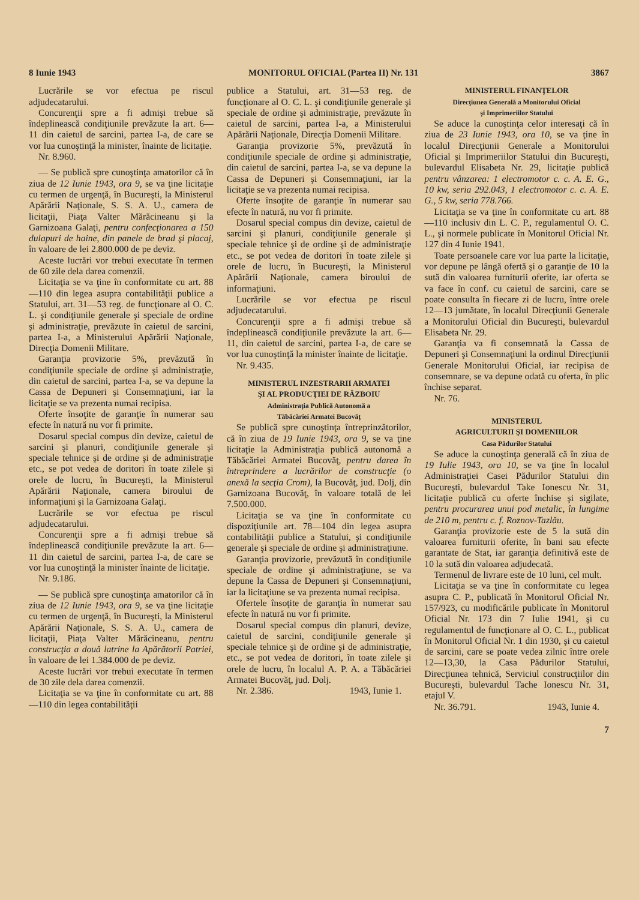8 Iunie 1943 MONITORUL OFICIAL (Partea II) Nr. 131 3867
Lucrările se vor efectua pe riscul adjudecatarului.
Concurenţii spre a fi admişi trebue să îndeplinească condiţiunile prevăzute la art. 6—11 din caietul de sarcini, partea I-a, de care se vor lua cunoştinţă la minister, înainte de licitaţie.
Nr. 8.960.
— Se publică spre cunoştinţa amatorilor că în ziua de 12 Iunie 1943, ora 9, se va ţine licitaţie cu termen de urgenţă, în Bucureşti, la Ministerul Apărării Naţionale, S. S. A. U., camera de licitaţii, Piaţa Valter Mărăcineanu şi la Garnizoana Galaţi, pentru confecţionarea a 150 dulapuri de haine, din panele de brad şi placaj, în valoare de lei 2.800.000 de pe deviz.
Aceste lucrări vor trebui executate în termen de 60 zile dela darea comenzii.
Licitaţia se va ţine în conformitate cu art. 88—110 din legea asupra contabilităţii publice a Statului, art. 31—53 reg. de funcţionare al O. C. L. şi condiţiunile generale şi speciale de ordine şi administraţie, prevăzute în caietul de sarcini, partea I-a, a Ministerului Apărării Naţionale, Direcţia Domenii Militare.
Garanţia provizorie 5%, prevăzută în condiţiunile speciale de ordine şi administraţie, din caietul de sarcini, partea I-a, se va depune la Cassa de Depuneri şi Consemnaţiuni, iar la licitaţie se va prezenta numai recipisa.
Oferte însoţite de garanţie în numerar sau efecte în natură nu vor fi primite.
Dosarul special compus din devize, caietul de sarcini şi planuri, condiţiunile generale şi speciale tehnice şi de ordine şi de administraţie etc., se pot vedea de doritori în toate zilele şi orele de lucru, în Bucureşti, la Ministerul Apărării Naţionale, camera biroului de informaţiuni şi la Garnizoana Galaţi.
Lucrările se vor efectua pe riscul adjudecatarului.
Concurenţii spre a fi admişi trebue să îndeplinească condiţiunile prevăzute la art. 6—11 din caietul de sarcini, partea I-a, de care se vor lua cunoştinţă la minister înainte de licitaţie.
Nr. 9.186.
— Se publică spre cunoştinţa amatorilor că în ziua de 12 Iunie 1943, ora 9, se va ţine licitaţie cu termen de urgenţă, în Bucureşti, la Ministerul Apărării Naţionale, S. S. A. U., camera de licitaţii, Piaţa Valter Mărăcineanu, pentru construcţia a două latrine la Apărătorii Patriei, în valoare de lei 1.384.000 de pe deviz.
Aceste lucrări vor trebui executate în termen de 30 zile dela darea comenzii.
Licitaţia se va ţine în conformitate cu art. 88—110 din legea contabilităţii
publice a Statului, art. 31—53 reg. de funcţionare al O. C. L. şi condiţiunile generale şi speciale de ordine şi administraţie, prevăzute în caietul de sarcini, partea I-a, a Ministerului Apărării Naţionale, Direcţia Domenii Militare.
Garanţia provizorie 5%, prevăzută în condiţiunile speciale de ordine şi administraţie, din caietul de sarcini, partea I-a, se va depune la Cassa de Depuneri şi Consemnaţiuni, iar la licitaţie se va prezenta numai recipisa.
Oferte însoţite de garanţie în numerar sau efecte în natură, nu vor fi primite.
Dosarul special compus din devize, caietul de sarcini şi planuri, condiţiunile generale şi speciale tehnice şi de ordine şi de administraţie etc., se pot vedea de doritori în toate zilele şi orele de lucru, în Bucureşti, la Ministerul Apărării Naţionale, camera biroului de informaţiuni.
Lucrările se vor efectua pe riscul adjudecatarului.
Concurenţii spre a fi admişi trebue să îndeplinească condiţiunile prevăzute la art. 6—11, din caietul de sarcini, partea I-a, de care se vor lua cunoştinţă la minister înainte de licitaţie.
Nr. 9.435.
MINISTERUL INZESTRARII ARMATEI
ŞI AL PRODUCŢIEI DE RĂZBOIU
Administraţia Publică Autonomă a
Tăbăcăriei Armatei Bucovăţ
Se publică spre cunoştinţa întreprinzătorilor, că în ziua de 19 Iunie 1943, ora 9, se va ţine licitaţie la Administraţia publică autonomă a Tăbăcăriei Armatei Bucovăţ, pentru darea în întreprindere a lucrărilor de construcţie (o anexă la secţia Crom), la Bucovăţ, jud. Dolj, din Garnizoana Bucovăţ, în valoare totală de lei 7.500.000.
Licitaţia se va ţine în conformitate cu dispoziţiunile art. 78—104 din legea asupra contabilităţii publice a Statului, şi condiţiunile generale şi speciale de ordine şi administraţiune.
Garanţia provizorie, prevăzută în condiţiunile speciale de ordine şi administraţiune, se va depune la Cassa de Depuneri şi Consemnaţiuni, iar la licitaţiune se va prezenta numai recipisa.
Ofertele însoţite de garanţia în numerar sau efecte în natură nu vor fi primite.
Dosarul special compus din planuri, devize, caietul de sarcini, condiţiunile generale şi speciale tehnice şi de ordine şi de administraţie, etc., se pot vedea de doritori, în toate zilele şi orele de lucru, în localul A. P. A. a Tăbăcăriei Armatei Bucovăţ, jud. Dolj.
Nr. 2.386. 1943, Iunie 1.
MINISTERUL FINANŢELOR
Direcţiunea Generală a Monitorului Oficial
şi Imprimeriilor Statului
Se aduce la cunoştinţa celor interesaţi că în ziua de 23 Iunie 1943, ora 10, se va ţine în localul Direcţiunii Generale a Monitorului Oficial şi Imprimeriilor Statului din Bucureşti, bulevardul Elisabeta Nr. 29, licitaţie publică pentru vânzarea: 1 electromotor c. c. A. E. G., 10 kw, seria 292.043, 1 electromotor c. c. A. E. G., 5 kw, seria 778.766.
Licitaţia se va ţine în conformitate cu art. 88—110 inclusiv din L. C. P., regulamentul O. C. L., şi normele publicate în Monitorul Oficial Nr. 127 din 4 Iunie 1941.
Toate persoanele care vor lua parte la licitaţie, vor depune pe lângă ofertă şi o garanţie de 10 la sută din valoarea furniturii oferite, iar oferta se va face în conf. cu caietul de sarcini, care se poate consulta în fiecare zi de lucru, între orele 12—13 jumătate, în localul Direcţiunii Generale a Monitorului Oficial din Bucureşti, bulevardul Elisabeta Nr. 29.
Garanţia va fi consemnată la Cassa de Depuneri şi Consemnaţiuni la ordinul Direcţiunii Generale Monitorului Oficial, iar recipisa de consemnare, se va depune odată cu oferta, în plic închise separat.
Nr. 76.
MINISTERUL
AGRICULTURII ŞI DOMENIILOR
Casa Pădurilor Statului
Se aduce la cunoştinţa generală că în ziua de 19 Iulie 1943, ora 10, se va ţine în localul Administraţiei Casei Pădurilor Statului din Bucureşti, bulevardul Take Ionescu Nr. 31, licitaţie publică cu oferte închise şi sigilate, pentru procurarea unui pod metalic, în lungime de 210 m, pentru c. f. Roznov-Tazlău.
Garanţia provizorie este de 5 la sută din valoarea furniturii oferite, în bani sau efecte garantate de Stat, iar garanţia definitivă este de 10 la sută din valoarea adjudecată.
Termenul de livrare este de 10 luni, cel mult.
Licitaţia se va ţine în conformitate cu legea asupra C. P., publicată în Monitorul Oficial Nr. 157/923, cu modificările publicate în Monitorul Oficial Nr. 173 din 7 Iulie 1941, şi cu regulamentul de funcţionare al O. C. L., publicat în Monitorul Oficial Nr. 1 din 1930, şi cu caietul de sarcini, care se poate vedea zilnic între orele 12—13,30, la Casa Pădurilor Statului, Direcţiunea tehnică, Serviciul construcţiilor din Bucureşti, bulevardul Tache Ionescu Nr. 31, etajul V.
Nr. 36.791. 1943, Iunie 4.
7